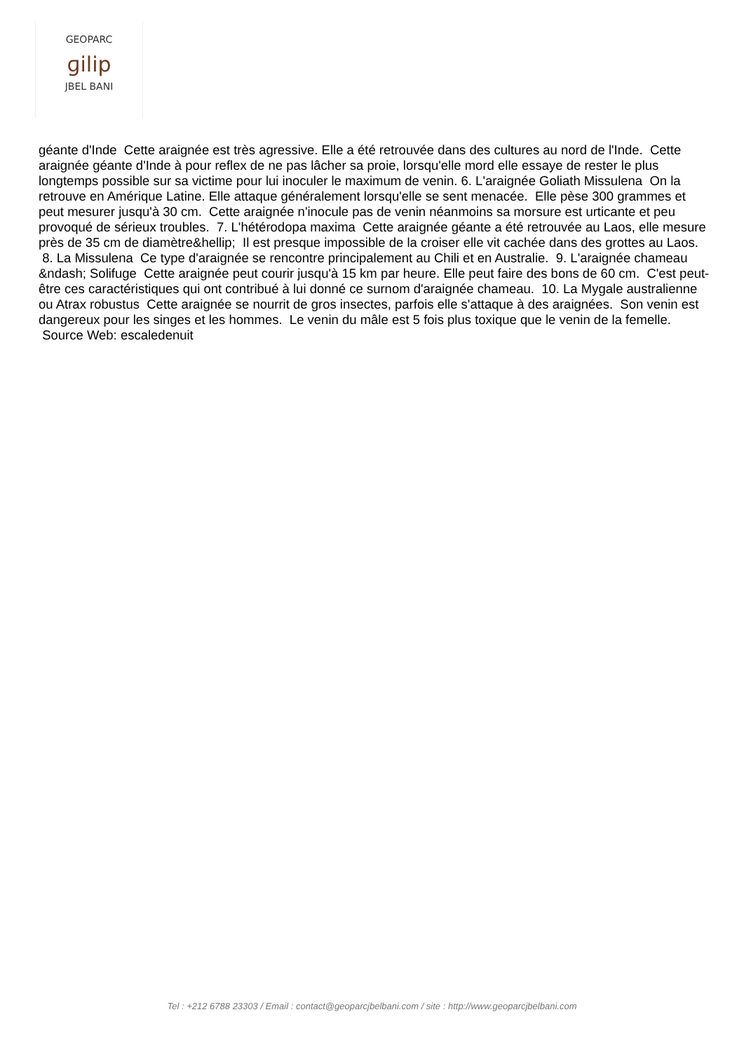GEOPARC
ɡilip
JBEL BANI
géante d'Inde Cette araignée est très agressive. Elle a été retrouvée dans des cultures au nord de l'Inde. Cette araignée géante d'Inde à pour reflex de ne pas lâcher sa proie, lorsqu'elle mord elle essaye de rester le plus longtemps possible sur sa victime pour lui inoculer le maximum de venin. 6. L'araignée Goliath Missulena On la retrouve en Amérique Latine. Elle attaque généralement lorsqu'elle se sent menacée. Elle pèse 300 grammes et peut mesurer jusqu'à 30 cm. Cette araignée n'inocule pas de venin néanmoins sa morsure est urticante et peu provoqué de sérieux troubles. 7. L'hétérodopa maxima Cette araignée géante a été retrouvée au Laos, elle mesure près de 35 cm de diamètre&hellip; Il est presque impossible de la croiser elle vit cachée dans des grottes au Laos. 8. La Missulena Ce type d'araignée se rencontre principalement au Chili et en Australie. 9. L'araignée chameau &ndash; Solifuge Cette araignée peut courir jusqu'à 15 km par heure. Elle peut faire des bons de 60 cm. C'est peut-être ces caractéristiques qui ont contribué à lui donné ce surnom d'araignée chameau. 10. La Mygale australienne ou Atrax robustus Cette araignée se nourrit de gros insectes, parfois elle s'attaque à des araignées. Son venin est dangereux pour les singes et les hommes. Le venin du mâle est 5 fois plus toxique que le venin de la femelle. Source Web: escaledenuit
Tel : +212 6788 23303 / Email : contact@geoparcjbelbani.com / site : http://www.geoparcjbelbani.com